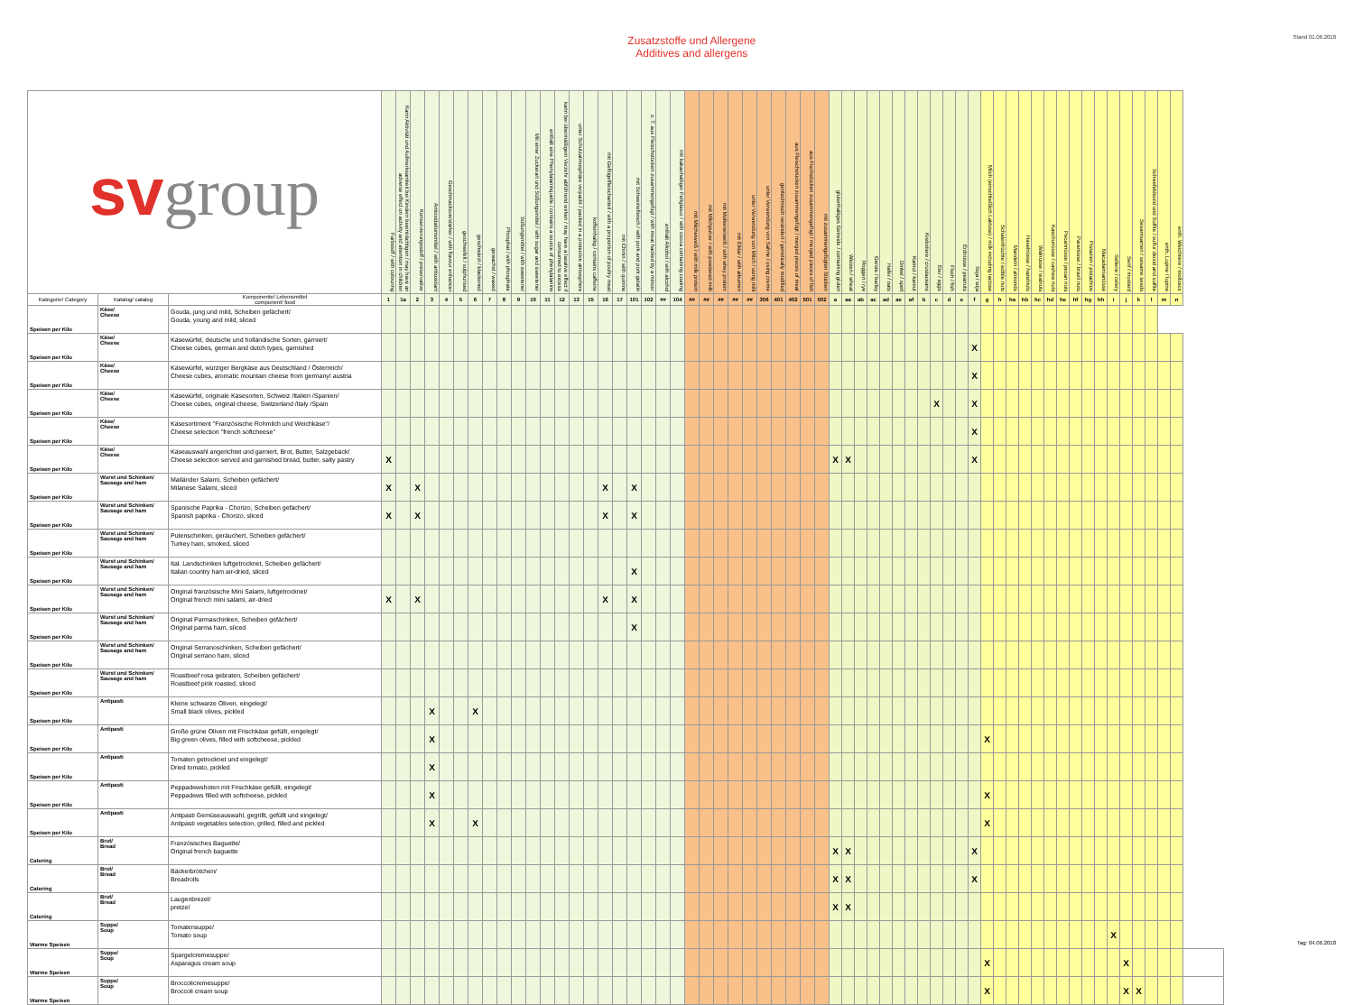Zusatzstoffe und Allergene
Additives and allergens
Stand 01.06.2018
| sv group | | | Farbstoff / with colouring | Kann Aktivität und Aufmerksamkeit bei Kindern beeinträchtigen / may have an adverse effect on activity and attention in children | Konservierungsstoff / preservative | Antioxidationsmittel / with antioxidant | Geschmacksverstärker / with flavour enhancer | geschwefelt / sulphurised | geschwärzt / blackened | gewachst / waxed | Phosphat / with phosphate | Süßungsmittel / with sweetener | Mit einer Zuckerart und Süßungsmittel / with sugar and sweetener | enthält eine Phenylalaninquelle / contains a source of phenylalanine | kann bei übermäßigem Verzehr abführend wirken / may have a laxative effect if consumed to excess | unter Schutzatmosphäre verpackt / packed in a protective atmosphere | koffeinhaltig / contains caffeine | mit Geflügelfleischanteil / with a proportion of poultry meat | mit Chinin / with quinine | mit Schweinefleisch / with pork and pork gelatin | z. T. aus Fleischstücken zusammengefügt / with meat hacked by a mincer | enthält Alkohol / with alcohol | mit kakaohaltiger Fettglasur / with cocoa containing coating | mit Milcheiweiß / with milk protein | mit Milchpulver / with powdered milk | mit Molkeneiweiß / with whey protein | mit Eiklar / with albumen | unter Verwendung von Milch / using milk | unter Verwendung von Sahne / using creme | gentechnisch verändert / genetically modified | aus Fleischstücken zusammengefügt / merged pieces of meat | aus Fischstücken zusammengefügt / merged pieces of fish | mit zusammengefügten Stücken | glutenhaltiges Getreide / containing gluten | Weizen / wheat | Roggen / rye | Gerste / barley | Hafer / oats | Dinkel / spelt | Kamut / kamut | Krebstiere / crustaceans | Eier / eggs | Fisch / fish | Erdnüsse / peanuts | Soja / soja | Milch (einschließlich Laktose) / milk including lactose | Schalenfrüchte / edible nuts | Mandeln / almonds | Haselnüsse / hazelnuts | Walnüsse / walnuts | Kaschunüsse / cashew nuts | Pecannüsse / pecan nuts | Paranüsse / brazil nuts | Pistazien / pistachios | Macadamianüsse | Sellerie / celery | Senf / mustard | Sesamsamen / sesame seeds | Schwefeldioxid und Sulfite / sulfur dioxid and sulfite | enth. Lupine / lupine | enth. Weichtiere / molluscs | |
| --- | --- | --- | --- | --- | --- | --- | --- | --- | --- | --- | --- | --- | --- | --- | --- | --- | --- | --- | --- | --- | --- | --- | --- | --- | --- | --- | --- | --- | --- | --- | --- | --- | --- | --- | --- | --- | --- | --- | --- | --- | --- | --- | --- | --- | --- | --- | --- | --- | --- | --- | --- | --- | --- | --- | --- | --- | --- | --- | --- | --- | --- | --- |
| Kategorie/ Category | Katalog/ catalog | Komponente/ Lebensmittel component/ food | 1 | 1a | 2 | 3 | 4 | 5 | 6 | 7 | 8 | 9 | 10 | 11 | 12 | 13 | 15 | 16 | 17 | 101 | 102 | ## | 104 | ## | ## | ## | ## | ## | 306 | 401 | 402 | 501 | 502 | a | aa | ab | ac | ad | ae | af | b | c | d | e | f | g | h | ha | hb | hc | hd | he | hf | hg | hh | i | j | k | l | m | n | |
| Speisen per Kilo | Käse/ Cheese | Gouda, jung und mild, Scheiben gefächert/ Gouda, young and mild, sliced | | | | | | | | | | | | | | | | | | | | | | | | | | | | | | | | | | | | | | | | | | | | | | | | | | | | | | | | | | | | |
| Speisen per Kilo | Käse/ Cheese | Käsewürfel, deutsche und holländische Sorten, garniert/ Cheese cubes, german and dutch types, garnished | | | | | | | | | | | | | | | | | | | | | | | | | | | | | | | | | | | | | | | | | | | X | | | | | | | | | | | | | | | | | |
| Speisen per Kilo | Käse/ Cheese | Käsewürfel, würziger Bergkäse aus Deutschland / Österreich/ Cheese cubes, aromatic mountain cheese from germany/ austria | | | | | | | | | | | | | | | | | | | | | | | | | | | | | | | | | | | | | | | | | | | X | | | | | | | | | | | | | | | | | |
| Speisen per Kilo | Käse/ Cheese | Käsewürfel, originale Käsesorten, Schweiz /Italien /Spanien/ Cheese cubes, original cheese, Switzerland /Italy /Spain | | | | | | | | | | | | | | | | | | | | | | | | | | | | | | | | | | | | | | | | X | | | X | | | | | | | | | | | | | | | | | |
| Speisen per Kilo | Käse/ Cheese | Käsesortiment "Französische Rohmilch und Weichkäse"/ Cheese selection "french softcheese" | | | | | | | | | | | | | | | | | | | | | | | | | | | | | | | | | | | | | | | | | | | X | | | | | | | | | | | | | | | | | |
| Speisen per Kilo | Käse/ Cheese | Käseauswahl angerichtet und garniert, Brot, Butter, Salzgebäck/ Cheese selection served and garnished bread, butter, salty pastry | X | | | | | | | | | | | | | | | | | | | | | | | | | | | | | | | X | X | | | | | | | | | | X | | | | | | | | | | | | | | | | | |
| Speisen per Kilo | Wurst und Schinken/ Sausage and ham | Mailänder Salami, Scheiben gefächert/ Milanese Salami, sliced | X | | X | | | | | | | | | | | | | X | | X | | | | | | | | | | | | | | | | | | | | | | | | | | | | | | | | | | | | | | | | | | |
| Speisen per Kilo | Wurst und Schinken/ Sausage and ham | Spanische Paprika - Chorizo, Scheiben gefächert/ Spanish paprika - Chorizo, sliced | X | | X | | | | | | | | | | | | | X | | X | | | | | | | | | | | | | | | | | | | | | | | | | | | | | | | | | | | | | | | | | | |
| Speisen per Kilo | Wurst und Schinken/ Sausage and ham | Putenschinken, geräuchert, Scheiben gefächert/ Turkey ham, smoked, sliced | | | | | | | | | | | | | | | | | | | | | | | | | | | | | | | | | | | | | | | | | | | | | | | | | | | | | | | | | | | | |
| Speisen per Kilo | Wurst und Schinken/ Sausage and ham | Ital. Landschinken luftgetrocknet, Scheiben gefächert/ Italian country ham air-dried, sliced | | | | | | | | | | | | | | | | | | X | | | | | | | | | | | | | | | | | | | | | | | | | | | | | | | | | | | | | | | | | | |
| Speisen per Kilo | Wurst und Schinken/ Sausage and ham | Original französische Mini Salami, luftgetrocknet/ Original french mini salami, air-dried | X | | X | | | | | | | | | | | | | X | | X | | | | | | | | | | | | | | | | | | | | | | | | | | | | | | | | | | | | | | | | | | |
| Speisen per Kilo | Wurst und Schinken/ Sausage and ham | Original Parmaschinken, Scheiben gefächert/ Original parma ham, sliced | | | | | | | | | | | | | | | | | | X | | | | | | | | | | | | | | | | | | | | | | | | | | | | | | | | | | | | | | | | | | |
| Speisen per Kilo | Wurst und Schinken/ Sausage and ham | Original Serranoschinken, Scheiben gefächert/ Original serrano ham, sliced | | | | | | | | | | | | | | | | | | | | | | | | | | | | | | | | | | | | | | | | | | | | | | | | | | | | | | | | | | | | |
| Speisen per Kilo | Wurst und Schinken/ Sausage and ham | Roastbeef rosa gebraten, Scheiben gefächert/ Roastbeef pink roasted, sliced | | | | | | | | | | | | | | | | | | | | | | | | | | | | | | | | | | | | | | | | | | | | | | | | | | | | | | | | | | | | |
| Speisen per Kilo | Antipasti | Kleine schwarze Oliven, eingelegt/ Small black olives, pickled | | | | X | | | X | | | | | | | | | | | | | | | | | | | | | | | | | | | | | | | | | | | | | | | | | | | | | | | | | | | | | |
| Speisen per Kilo | Antipasti | Große grüne Oliven mit Frischkäse gefüllt, eingelegt/ Big green olives, filled with softcheese, pickled | | | | X | | | | | | | | | | | | | | | | | | | | | | | | | | | | | | | | | | | | | | | | X | | | | | | | | | | | | | | | | |
| Speisen per Kilo | Antipasti | Tomaten getrocknet und eingelegt/ Dried tomato, pickled | | | | X | | | | | | | | | | | | | | | | | | | | | | | | | | | | | | | | | | | | | | | | | | | | | | | | | | | | | | | | |
| Speisen per Kilo | Antipasti | Peppadewshoten mit Frischkäse gefüllt, eingelegt/ Peppadews filled with softcheese, pickled | | | | X | | | | | | | | | | | | | | | | | | | | | | | | | | | | | | | | | | | | | | | | X | | | | | | | | | | | | | | | | |
| Speisen per Kilo | Antipasti | Antipasti Gemüseauswahl, gegrillt, gefüllt und eingelegt/ Antipasti vegetables selection, grilled, filled and pickled | | | | X | | | X | | | | | | | | | | | | | | | | | | | | | | | | | | | | | | | | | | | | | X | | | | | | | | | | | | | | | | |
| Catering | Brot/ Bread | Französisches Baguette/ Original french baguette | | | | | | | | | | | | | | | | | | | | | | | | | | | | | | | | X | X | | | | | | | | | | X | | | | | | | | | | | | | | | | | |
| Catering | Brot/ Bread | Bäckerbrötchen/ Breadrolls | | | | | | | | | | | | | | | | | | | | | | | | | | | | | | | | X | X | | | | | | | | | | X | | | | | | | | | | | | | | | | | |
| Catering | Brot/ Bread | Laugenbrezel/ pretzel | | | | | | | | | | | | | | | | | | | | | | | | | | | | | | | | X | X | | | | | | | | | | | | | | | | | | | | | | | | | | | |
| Warme Speisen | Suppe/ Soup | Tomatensuppe/ Tomato soup | | | | | | | | | | | | | | | | | | | | | | | | | | | | | | | | | | | | | | | | | | | | | | | | | | | | | | X | | | | | | |
| Warme Speisen | Suppe/ Soup | Spargelcremesuppe/ Asparagus cream soup | | | | | | | | | | | | | | | | | | | | | | | | | | | | | | | | | | | | | | | | | | | | X | | | | | | | | | | | X | | | | | |
| Warme Speisen | Suppe/ Soup | Broccolicremesuppe/ Broccoli cream soup | | | | | | | | | | | | | | | | | | | | | | | | | | | | | | | | | | | | | | | | | | | | X | | | | | | | | | | | X | X | | | | |
Tag: 04.06.2018